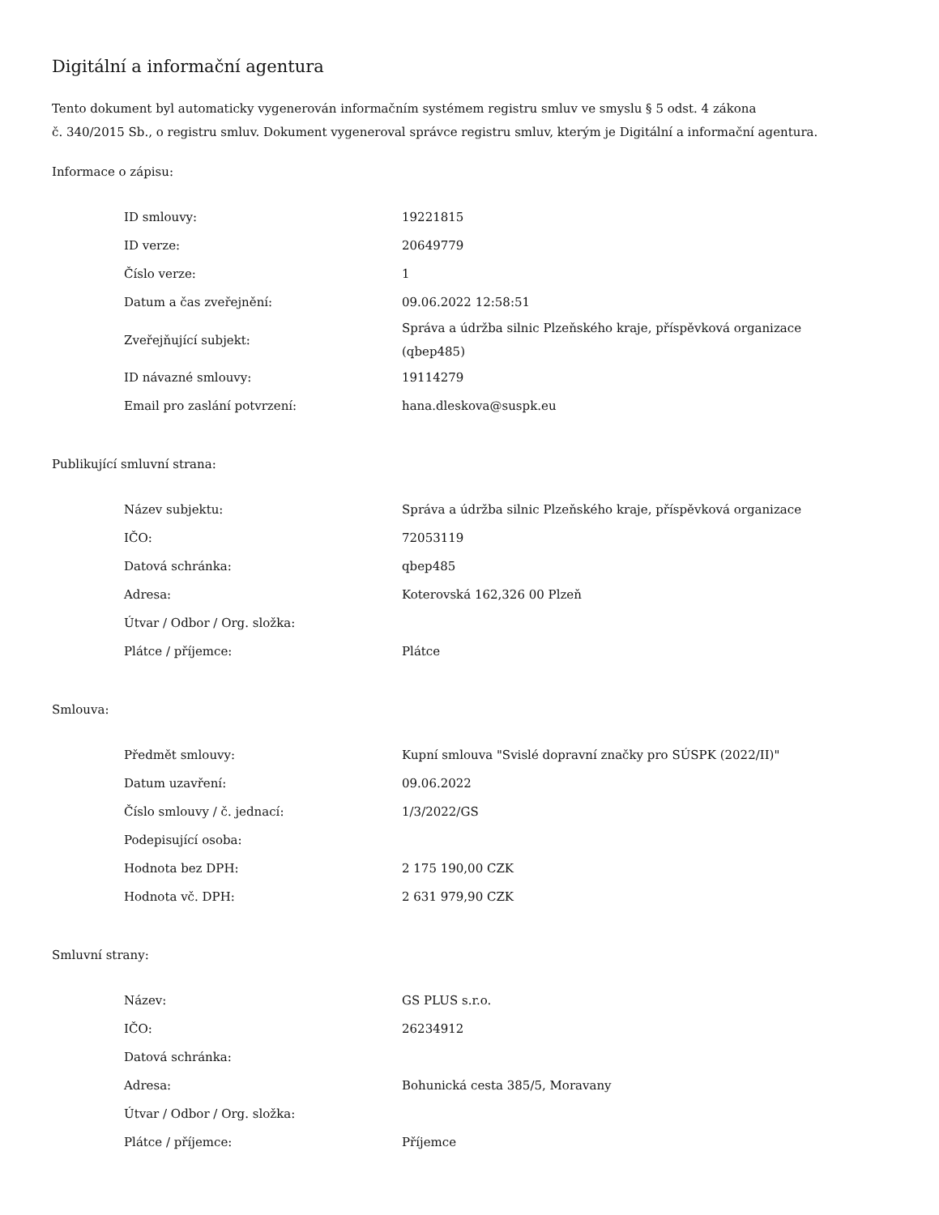Digitální a informační agentura
Tento dokument byl automaticky vygenerován informačním systémem registru smluv ve smyslu § 5 odst. 4 zákona
č. 340/2015 Sb., o registru smluv. Dokument vygeneroval správce registru smluv, kterým je Digitální a informační agentura.
Informace o zápisu:
| ID smlouvy: | 19221815 |
| ID verze: | 20649779 |
| Číslo verze: | 1 |
| Datum a čas zveřejnění: | 09.06.2022 12:58:51 |
| Zveřejňující subjekt: | Správa a údržba silnic Plzeňského kraje, příspěvková organizace (qbep485) |
| ID návazné smlouvy: | 19114279 |
| Email pro zaslání potvrzení: | hana.dleskova@suspk.eu |
Publikující smluvní strana:
| Název subjektu: | Správa a údržba silnic Plzeňského kraje, příspěvková organizace |
| IČO: | 72053119 |
| Datová schránka: | qbep485 |
| Adresa: | Koterovská 162,326 00 Plzeň |
| Útvar / Odbor / Org. složka: | |
| Plátce / příjemce: | Plátce |
Smlouva:
| Předmět smlouvy: | Kupní smlouva "Svislé dopravní značky pro SÚSPK (2022/II)" |
| Datum uzavření: | 09.06.2022 |
| Číslo smlouvy / č. jednací: | 1/3/2022/GS |
| Podepisující osoba: | |
| Hodnota bez DPH: | 2 175 190,00 CZK |
| Hodnota vč. DPH: | 2 631 979,90 CZK |
Smluvní strany:
| Název: | GS PLUS s.r.o. |
| IČO: | 26234912 |
| Datová schránka: | |
| Adresa: | Bohunická cesta 385/5, Moravany |
| Útvar / Odbor / Org. složka: | |
| Plátce / příjemce: | Příjemce |